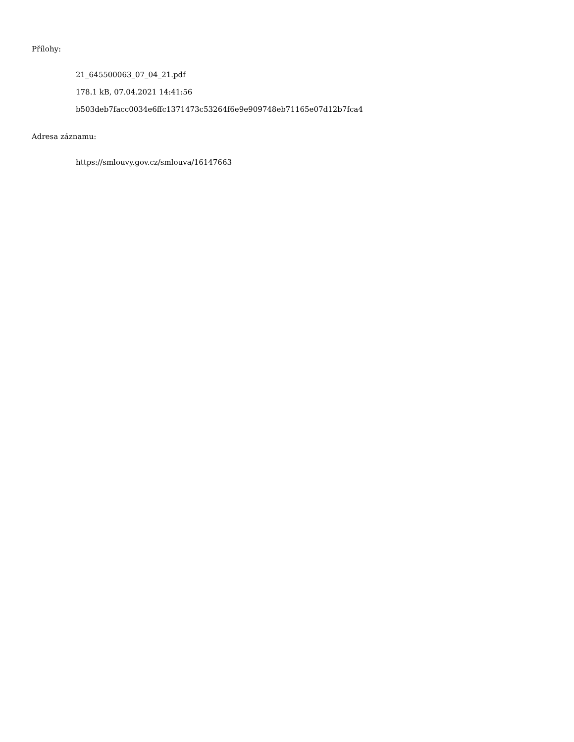Přílohy:
21_645500063_07_04_21.pdf
178.1 kB, 07.04.2021 14:41:56
b503deb7facc0034e6ffc1371473c53264f6e9e909748eb71165e07d12b7fca4
Adresa záznamu:
https://smlouvy.gov.cz/smlouva/16147663